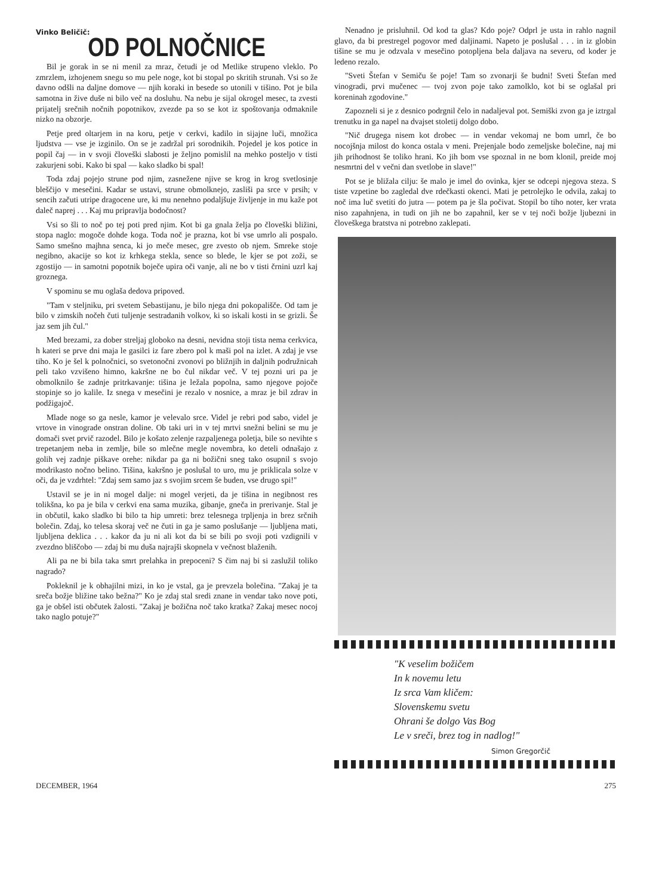Vinko Beličič:
OD POLNOČNICE
Bil je gorak in se ni menil za mraz, četudi je od Metlike strupeno vleklo. Po zmrzlem, izhojenem snegu so mu pele noge, kot bi stopal po skritih strunah. Vsi so že davno odšli na daljne domove — njih koraki in besede so utonili v tišino. Pot je bila samotna in žive duše ni bilo več na dosluhu. Na nebu je sijal okrogel mesec, ta zvesti prijatelj srečnih nočnih popotnikov, zvezde pa so se kot iz spoštovanja odmaknile nizko na obzorje.
Petje pred oltarjem in na koru, petje v cerkvi, kadilo in sijajne luči, množica ljudstva — vse je izginilo. On se je zadržal pri sorodnikih. Pojedel je kos potice in popil čaj — in v svoji človeški slabosti je željno pomislil na mehko posteljo v tisti zakurjeni sobi. Kako bi spal — kako sladko bi spal!
Toda zdaj pojejo strune pod njim, zasnežene njive se krog in krog svetlosinje bleščijo v mesečini. Kadar se ustavi, strune obmolknejo, zasliši pa srce v prsih; v sencih začuti utripe dragocene ure, ki mu nenehno podaljšuje življenje in mu kaže pot daleč naprej . . . Kaj mu pripravlja bodočnost?
Vsi so šli to noč po tej poti pred njim. Kot bi ga gnala želja po človeški bližini, stopa naglo: mogoče dohde koga. Toda noč je prazna, kot bi vse umrlo ali pospalo. Samo smešno majhna senca, ki jo meče mesec, gre zvesto ob njem. Smreke stoje negibno, akacije so kot iz krhkega stekla, sence so blede, le kjer se pot zoži, se zgostijo — in samotni popotnik boječe upira oči vanje, ali ne bo v tisti črnini uzrl kaj groznega.
V spominu se mu oglaša dedova pripoved.
"Tam v steljniku, pri svetem Sebastijanu, je bilo njega dni pokopališče. Od tam je bilo v zimskih nočeh čuti tuljenje sestradanih volkov, ki so iskali kosti in se grizli. Še jaz sem jih čul."
Med brezami, za dober streljaj globoko na desni, nevidna stoji tista nema cerkvica, h kateri se prve dni maja le gasilci iz fare zbero pol k maši pol na izlet. A zdaj je vse tiho. Ko je šel k polnočnici, so svetonočni zvonovi po bližnjih in daljnih podružnicah peli tako vzvišeno himno, kakršne ne bo čul nikdar več. V tej pozni uri pa je obmolknilo še zadnje pritrkavanje: tišina je ležala popolna, samo njegove pojoče stopinje so jo kalile. Iz snega v mesečini je rezalo v nosnice, a mraz je bil zdrav in podžigajoč.
Mlade noge so ga nesle, kamor je velevalo srce. Videl je rebri pod sabo, videl je vrtove in vinograde onstran doline. Ob taki uri in v tej mrtvi snežni belini se mu je domači svet prvič razodel. Bilo je košato zelenje razpaljenega poletja, bile so nevihte s trepetanjem neba in zemlje, bile so mlečne megle novembra, ko deteli odnašajo z golih vej zadnje piškave orehe: nikdar pa ga ni božični sneg tako osupnil s svojo modrikasto nočno belino. Tišina, kakršno je poslušal to uro, mu je priklicala solze v oči, da je vzdrhtel: "Zdaj sem samo jaz s svojim srcem še buden, vse drugo spi!"
Ustavil se je in ni mogel dalje: ni mogel verjeti, da je tišina in negibnost res tolikšna, ko pa je bila v cerkvi ena sama muzika, gibanje, gneča in prerivanje. Stal je in občutil, kako sladko bi bilo ta hip umreti: brez telesnega trpljenja in brez srčnih bolečin. Zdaj, ko telesa skoraj več ne čuti in ga je samo poslušanje — ljubljena mati, ljubljena deklica . . . kakor da ju ni ali kot da bi se bili po svoji poti vzdignili v zvezdno bliščobo — zdaj bi mu duša najrajši skopnela v večnost blaženih.
Ali pa ne bi bila taka smrt prelahka in prepoceni? S čim naj bi si zaslužil toliko nagrado?
Pokleknil je k obhajilni mizi, in ko je vstal, ga je prevzela bolečina. "Zakaj je ta sreča božje bližine tako bežna?" Ko je zdaj stal sredi znane in vendar tako nove poti, ga je obšel isti občutek žalosti. "Zakaj je božična noč tako kratka? Zakaj mesec nocoj tako naglo potuje?"
Nenadno je prisluhnil. Od kod ta glas? Kdo poje? Odprl je usta in rahlo nagnil glavo, da bi prestregel pogovor med daljinami. Napeto je poslušal . . . in iz globin tišine se mu je odzvala v mesečino potopljena bela daljava na severu, od koder je ledeno rezalo.
"Sveti Štefan v Semiču še poje! Tam so zvonarji še budni! Sveti Štefan med vinogradi, prvi mučenec — tvoj zvon poje tako zamolklo, kot bi se oglašal pri koreninah zgodovine."
Zapozneli si je z desnico podrgnil čelo in nadaljeval pot. Semiški zvon ga je iztrgal trenutku in ga napel na dvajset stoletij dolgo dobo.
"Nič drugega nisem kot drobec — in vendar vekomaj ne bom umrl, če bo nocojšnja milost do konca ostala v meni. Prejenjale bodo zemeljske bolečine, naj mi jih prihodnost še toliko hrani. Ko jih bom vse spoznal in ne bom klonil, preide moj nesmrtni del v večni dan svetlobe in slave!"
Pot se je bližala cilju: še malo je imel do ovinka, kjer se odcepi njegova steza. S tiste vzpetine bo zagledal dve rdečkasti okenci. Mati je petrolejko le odvila, zakaj to noč ima luč svetiti do jutra — potem pa je šla počivat. Stopil bo tiho noter, ker vrata niso zapahnjena, in tudi on jih ne bo zapahnil, ker se v tej noči božje ljubezni in človeškega bratstva ni potrebno zaklepati.
"K veselim božičem
In k novemu letu
Iz srca Vam kličem:
Slovenskemu svetu
Ohrani še dolgo Vas Bog
Le v sreči, brez tog in nadlog!"
Simon Gregorčič
DECEMBER, 1964 275